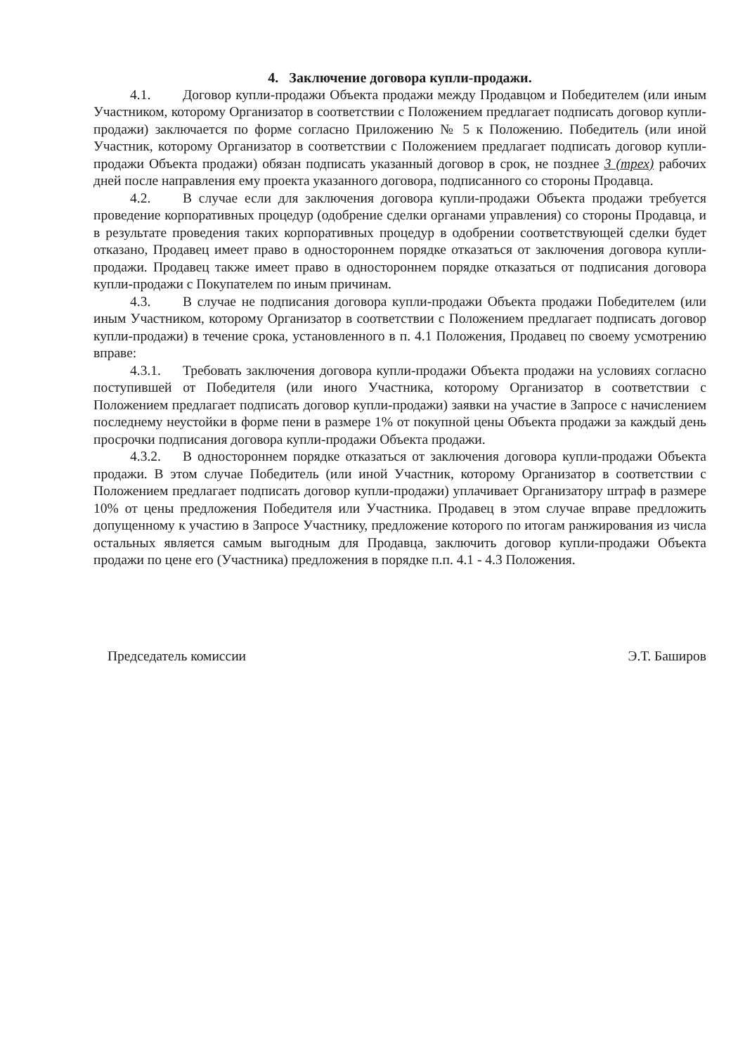4. Заключение договора купли-продажи.
4.1. Договор купли-продажи Объекта продажи между Продавцом и Победителем (или иным Участником, которому Организатор в соответствии с Положением предлагает подписать договор купли-продажи) заключается по форме согласно Приложению № 5 к Положению. Победитель (или иной Участник, которому Организатор в соответствии с Положением предлагает подписать договор купли-продажи Объекта продажи) обязан подписать указанный договор в срок, не позднее 3 (трех) рабочих дней после направления ему проекта указанного договора, подписанного со стороны Продавца.
4.2. В случае если для заключения договора купли-продажи Объекта продажи требуется проведение корпоративных процедур (одобрение сделки органами управления) со стороны Продавца, и в результате проведения таких корпоративных процедур в одобрении соответствующей сделки будет отказано, Продавец имеет право в одностороннем порядке отказаться от заключения договора купли-продажи. Продавец также имеет право в одностороннем порядке отказаться от подписания договора купли-продажи с Покупателем по иным причинам.
4.3. В случае не подписания договора купли-продажи Объекта продажи Победителем (или иным Участником, которому Организатор в соответствии с Положением предлагает подписать договор купли-продажи) в течение срока, установленного в п. 4.1 Положения, Продавец по своему усмотрению вправе:
4.3.1. Требовать заключения договора купли-продажи Объекта продажи на условиях согласно поступившей от Победителя (или иного Участника, которому Организатор в соответствии с Положением предлагает подписать договор купли-продажи) заявки на участие в Запросе с начислением последнему неустойки в форме пени в размере 1% от покупной цены Объекта продажи за каждый день просрочки подписания договора купли-продажи Объекта продажи.
4.3.2. В одностороннем порядке отказаться от заключения договора купли-продажи Объекта продажи. В этом случае Победитель (или иной Участник, которому Организатор в соответствии с Положением предлагает подписать договор купли-продажи) уплачивает Организатору штраф в размере 10% от цены предложения Победителя или Участника. Продавец в этом случае вправе предложить допущенному к участию в Запросе Участнику, предложение которого по итогам ранжирования из числа остальных является самым выгодным для Продавца, заключить договор купли-продажи Объекта продажи по цене его (Участника) предложения в порядке п.п. 4.1 - 4.3 Положения.
Председатель комиссии Э.Т. Баширов